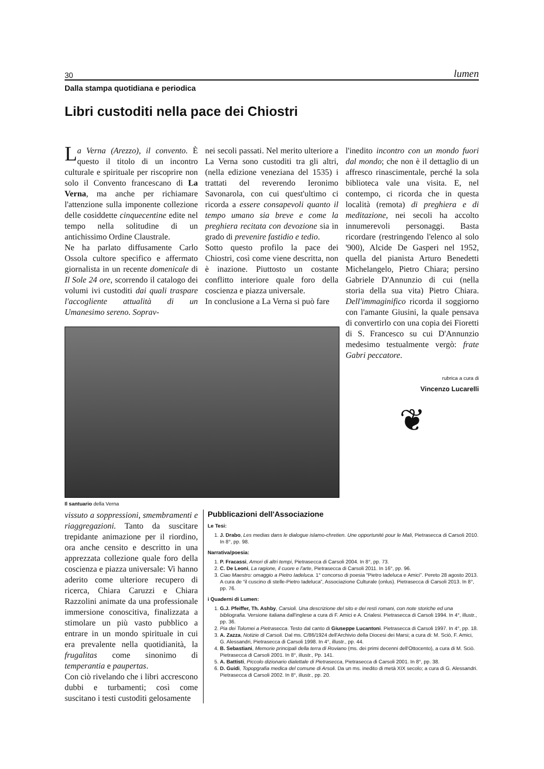30 lumen
Dalla stampa quotidiana e periodica
Libri custoditi nella pace dei Chiostri
La Verna (Arezzo), il convento. È questo il titolo di un incontro culturale e spirituale per riscoprire non solo il Convento francescano di La Verna, ma anche per richiamare l'attenzione sulla imponente collezione delle cosiddette cinquecentine edite nel tempo nella solitudine di un antichissimo Ordine Claustrale.
Ne ha parlato diffusamente Carlo Ossola cultore specifico e affermato giornalista in un recente domenicale di Il Sole 24 ore, scorrendo il catalogo dei volumi ivi custoditi dai quali traspare l'accogliente attualità di un Umanesimo sereno. Soprav-
nei secoli passati. Nel merito ulteriore a La Verna sono custoditi tra gli altri, (nella edizione veneziana del 1535) i trattati del reverendo Ieronimo Savonarola, con cui quest'ultimo ci ricorda a essere consapevoli quanto il tempo umano sia breve e come la preghiera recitata con devozione sia in grado di prevenire fastidio e tedio.
Sotto questo profilo la pace dei Chiostri, così come viene descritta, non è inazione. Piuttosto un costante conflitto interiore quale foro della coscienza e piazza universale.
In conclusione a La Verna si può fare
Il santuario della Verna
l'inedito incontro con un mondo fuori dal mondo; che non è il dettaglio di un affresco rinascimentale, perché la sola biblioteca vale una visita. E, nel contempo, ci ricorda che in questa località (remota) di preghiera e di meditazione, nei secoli ha accolto innumerevoli personaggi. Basta ricordare (restringendo l'elenco al solo '900), Alcide De Gasperi nel 1952, quella del pianista Arturo Benedetti Michelangelo, Pietro Chiara; persino Gabriele D'Annunzio di cui (nella storia della sua vita) Pietro Chiara. Dell'immaginifico ricorda il soggiorno con l'amante Giusini, la quale pensava di convertirlo con una copia dei Fioretti di S. Francesco su cui D'Annunzio medesimo testualmente vergò: frate Gabri peccatore.
rubrica a cura di
Vincenzo Lucarelli
❦
vissuto a soppressioni, smembramenti e riaggregazioni. Tanto da suscitare trepidante animazione per il riordino, ora anche censito e descritto in una apprezzata collezione quale foro della coscienza e piazza universale: Vi hanno aderito come ulteriore recupero di ricerca, Chiara Caruzzi e Chiara Razzolini animate da una professionale immersione conoscitiva, finalizzata a stimolare un più vasto pubblico a entrare in un mondo spirituale in cui era prevalente nella quotidianità, la frugalitas come sinonimo di temperantia e paupertas.
Con ciò rivelando che i libri accrescono dubbi e turbamenti; così come suscitano i testi custoditi gelosamente
Pubblicazioni dell'Associazione
Le Tesi:
1. J. Drabo, Les medias dans le dialogue islamo-chretien. Une opportunité pour le Mali, Pietrasecca di Carsoli 2010. In 8°, pp. 98.
Narrativa/poesia:
1. P. Fracassi, Amori di altri tempi, Pietrasecca di Carsoli 2004. In 8°, pp. 73.
2. C. De Leoni, La ragione, il cuore e l'arte, Pietrasecca di Carsoli 2011. In 16°, pp. 96.
3. Ciao Maestro: omaggio a Pietro Iadeluca. 1° concorso di poesia “Pietro Iadeluca e Amici”. Pereto 28 agosto 2013. A cura de “il cuscino di stelle-Pietro Iadeluca”, Associazione Culturale (onlus). Pietrasecca di Carsoli 2013. In 8°, pp. 76.
i Quaderni di Lumen:
1. G.J. Pfeiffer, Th. Ashby, Carsioli. Una descrizione del sito e dei resti romani, con note storiche ed una bibliografia. Versione italiana dall'inglese a cura di F. Amici e A. Crialesi. Pietrasecca di Carsoli 1994. In 4°, illustr., pp. 36.
2. Pia dei Tolomei a Pietrasecca. Testo dal canto di Giuseppe Lucantoni. Pietrasecca di Carsoli 1997. In 4°, pp. 18.
3. A. Zazza, Notizie di Carsoli. Dal ms. C/86/1924 dell'Archivio della Diocesi dei Marsi; a cura di: M. Sciò, F. Amici, G. Alessandri, Pietrasecca di Carsoli 1998. In 4°, illustr., pp. 44.
4. B. Sebastiani, Memorie principali della terra di Roviano (ms. dei primi decenni dell'Ottocento), a cura di M. Sciò. Pietrasecca di Carsoli 2001. In 8°, illustr., Pp. 141.
5. A. Battisti, Piccolo dizionario dialettale di Pietrasecca, Pietrasecca di Carsoli 2001. In 8°, pp. 38.
6. D. Guidi, Topopgrafia medica del comune di Arsoli. Da un ms. inedito di metà XIX secolo; a cura di G. Alessandri. Pietrasecca di Carsoli 2002. In 8°, illustr., pp. 20.